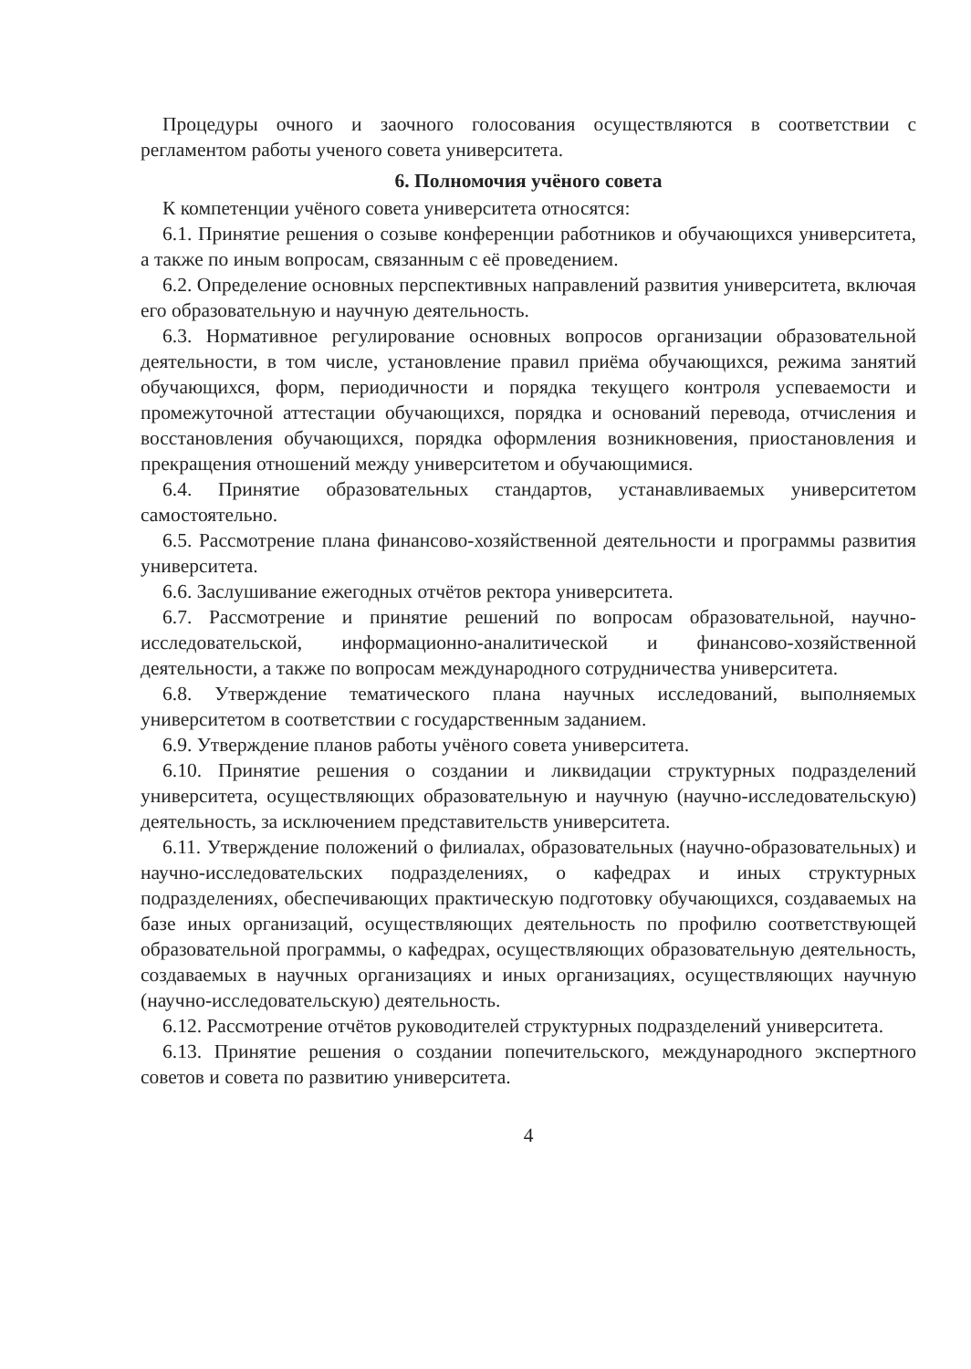Процедуры очного и заочного голосования осуществляются в соответствии с регламентом работы ученого совета университета.
6. Полномочия учёного совета
К компетенции учёного совета университета относятся:
6.1. Принятие решения о созыве конференции работников и обучающихся университета, а также по иным вопросам, связанным с её проведением.
6.2. Определение основных перспективных направлений развития университета, включая его образовательную и научную деятельность.
6.3. Нормативное регулирование основных вопросов организации образовательной деятельности, в том числе, установление правил приёма обучающихся, режима занятий обучающихся, форм, периодичности и порядка текущего контроля успеваемости и промежуточной аттестации обучающихся, порядка и оснований перевода, отчисления и восстановления обучающихся, порядка оформления возникновения, приостановления и прекращения отношений между университетом и обучающимися.
6.4. Принятие образовательных стандартов, устанавливаемых университетом самостоятельно.
6.5. Рассмотрение плана финансово-хозяйственной деятельности и программы развития университета.
6.6. Заслушивание ежегодных отчётов ректора университета.
6.7. Рассмотрение и принятие решений по вопросам образовательной, научно-исследовательской, информационно-аналитической и финансово-хозяйственной деятельности, а также по вопросам международного сотрудничества университета.
6.8. Утверждение тематического плана научных исследований, выполняемых университетом в соответствии с государственным заданием.
6.9. Утверждение планов работы учёного совета университета.
6.10. Принятие решения о создании и ликвидации структурных подразделений университета, осуществляющих образовательную и научную (научно-исследовательскую) деятельность, за исключением представительств университета.
6.11. Утверждение положений о филиалах, образовательных (научно-образовательных) и научно-исследовательских подразделениях, о кафедрах и иных структурных подразделениях, обеспечивающих практическую подготовку обучающихся, создаваемых на базе иных организаций, осуществляющих деятельность по профилю соответствующей образовательной программы, о кафедрах, осуществляющих образовательную деятельность, создаваемых в научных организациях и иных организациях, осуществляющих научную (научно-исследовательскую) деятельность.
6.12. Рассмотрение отчётов руководителей структурных подразделений университета.
6.13. Принятие решения о создании попечительского, международного экспертного советов и совета по развитию университета.
4